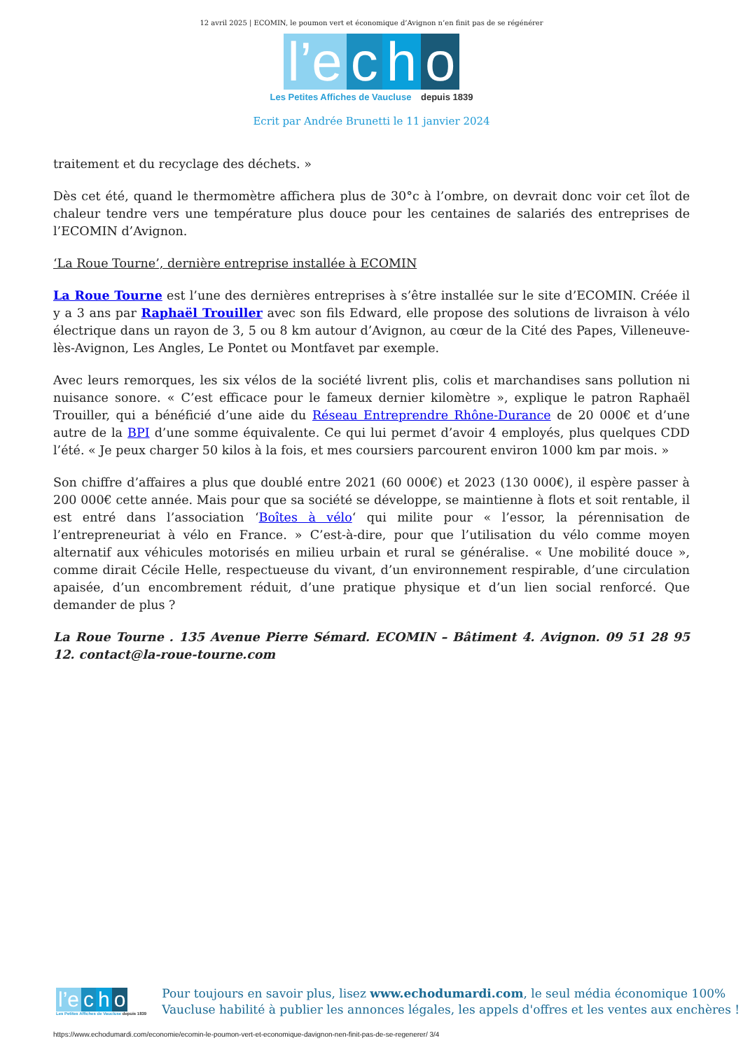12 avril 2025 | ECOMIN, le poumon vert et économique d’Avignon n’en finit pas de se régénérer
l’e c h o
Les Petites Affiches de Vaucluse depuis 1839
Ecrit par Andrée Brunetti le 11 janvier 2024
traitement et du recyclage des déchets. »
Dès cet été, quand le thermomètre affichera plus de 30°c à l’ombre, on devrait donc voir cet îlot de chaleur tendre vers une température plus douce pour les centaines de salariés des entreprises de l’ECOMIN d’Avignon.
‘La Roue Tourne’, dernière entreprise installée à ECOMIN
La Roue Tourne est l’une des dernières entreprises à s’être installée sur le site d’ECOMIN. Créée il y a 3 ans par Raphaël Trouiller avec son fils Edward, elle propose des solutions de livraison à vélo électrique dans un rayon de 3, 5 ou 8 km autour d’Avignon, au cœur de la Cité des Papes, Villeneuve-lès-Avignon, Les Angles, Le Pontet ou Montfavet par exemple.
Avec leurs remorques, les six vélos de la société livrent plis, colis et marchandises sans pollution ni nuisance sonore. « C’est efficace pour le fameux dernier kilomètre », explique le patron Raphaël Trouiller, qui a bénéficié d’une aide du Réseau Entreprendre Rhône-Durance de 20 000€ et d’une autre de la BPI d’une somme équivalente. Ce qui lui permet d’avoir 4 employés, plus quelques CDD l’été. « Je peux charger 50 kilos à la fois, et mes coursiers parcourent environ 1000 km par mois. »
Son chiffre d’affaires a plus que doublé entre 2021 (60 000€) et 2023 (130 000€), il espère passer à 200 000€ cette année. Mais pour que sa société se développe, se maintienne à flots et soit rentable, il est entré dans l’association ‘Boîtes à vélo‘ qui milite pour « l’essor, la pérennisation de l’entrepreneuriat à vélo en France. » C’est-à-dire, pour que l’utilisation du vélo comme moyen alternatif aux véhicules motorisés en milieu urbain et rural se généralise. « Une mobilité douce », comme dirait Cécile Helle, respectueuse du vivant, d’un environnement respirable, d’une circulation apaisée, d’un encombrement réduit, d’une pratique physique et d’un lien social renforcé. Que demander de plus ?
La Roue Tourne . 135 Avenue Pierre Sémard. ECOMIN – Bâtiment 4. Avignon. 09 51 28 95 12. contact@la-roue-tourne.com
l’e c h o
Les Petites Affiches de Vaucluse depuis 1839
Pour toujours en savoir plus, lisez www.echodumardi.com, le seul média économique 100%
Vaucluse habilité à publier les annonces légales, les appels d'offres et les ventes aux enchères !
https://www.echodumardi.com/economie/ecomin-le-poumon-vert-et-economique-davignon-nen-finit-pas-de-se-regenerer/ 3/4